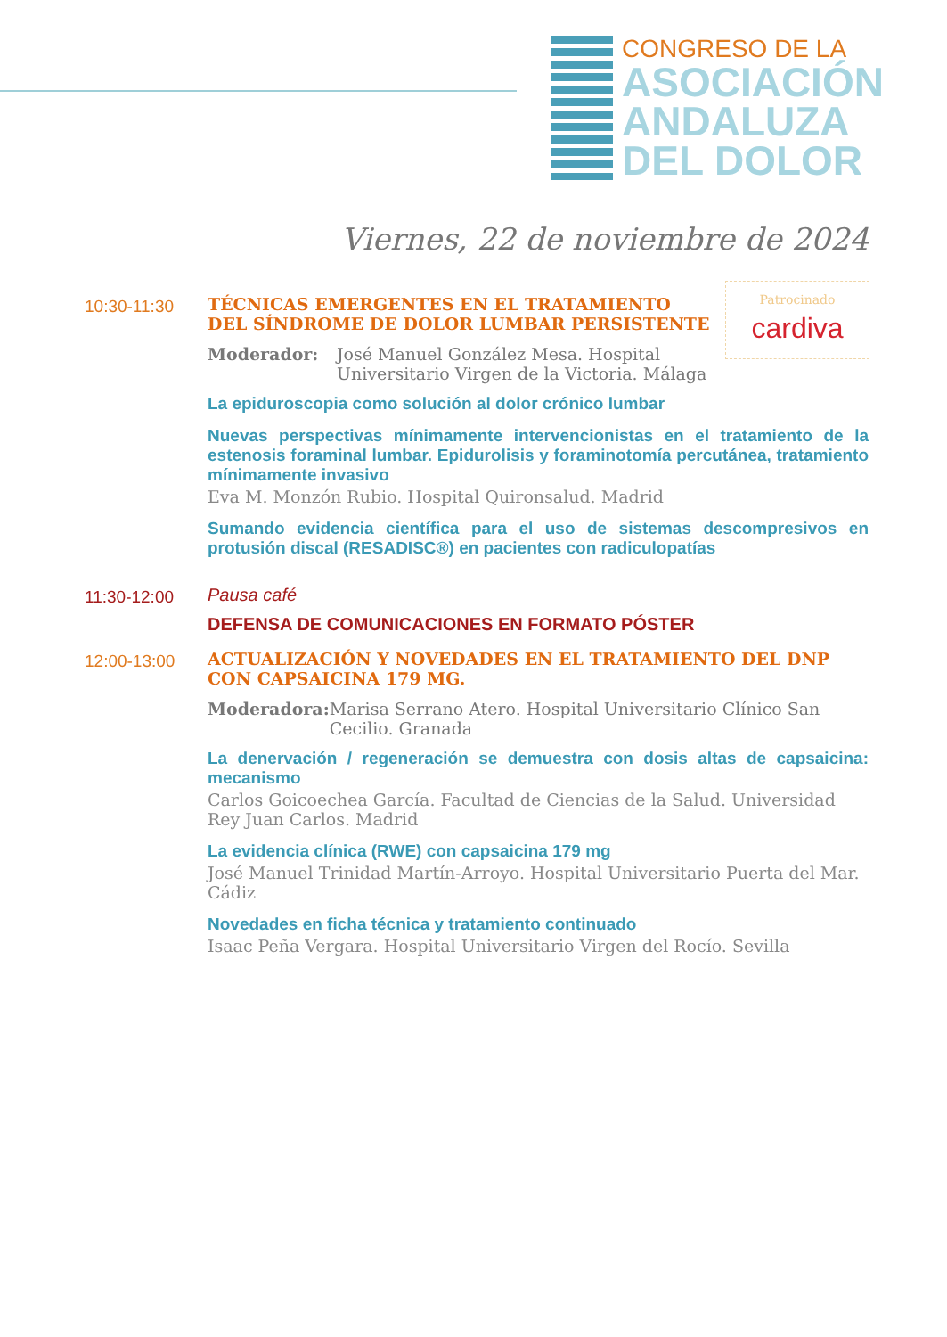CONGRESO DE LA
ASOCIACIÓN
ANDALUZA
DEL DOLOR
Viernes, 22 de noviembre de 2024
Patrocinado
cardiva
10:30-11:30
TÉCNICAS EMERGENTES EN EL TRATAMIENTO DEL SÍNDROME DE DOLOR LUMBAR PERSISTENTE
Moderador: José Manuel González Mesa. Hospital
Universitario Virgen de la Victoria. Málaga
La epiduroscopia como solución al dolor crónico lumbar
Nuevas perspectivas mínimamente intervencionistas en el tratamiento de la estenosis foraminal lumbar. Epidurolisis y foraminotomía percutánea, tratamiento mínimamente invasivo
Eva M. Monzón Rubio. Hospital Quironsalud. Madrid
Sumando evidencia científica para el uso de sistemas descompresivos en protusión discal (RESADISC®) en pacientes con radiculopatías
11:30-12:00
Pausa café
DEFENSA DE COMUNICACIONES EN FORMATO PÓSTER
12:00-13:00
ACTUALIZACIÓN Y NOVEDADES EN EL TRATAMIENTO DEL DNP CON CAPSAICINA 179 MG.
Moderadora: Marisa Serrano Atero. Hospital Universitario Clínico San Cecilio. Granada
La denervación / regeneración se demuestra con dosis altas de capsaicina: mecanismo
Carlos Goicoechea García. Facultad de Ciencias de la Salud. Universidad Rey Juan Carlos. Madrid
La evidencia clínica (RWE) con capsaicina 179 mg
José Manuel Trinidad Martín-Arroyo. Hospital Universitario Puerta del Mar. Cádiz
Novedades en ficha técnica y tratamiento continuado
Isaac Peña Vergara. Hospital Universitario Virgen del Rocío. Sevilla